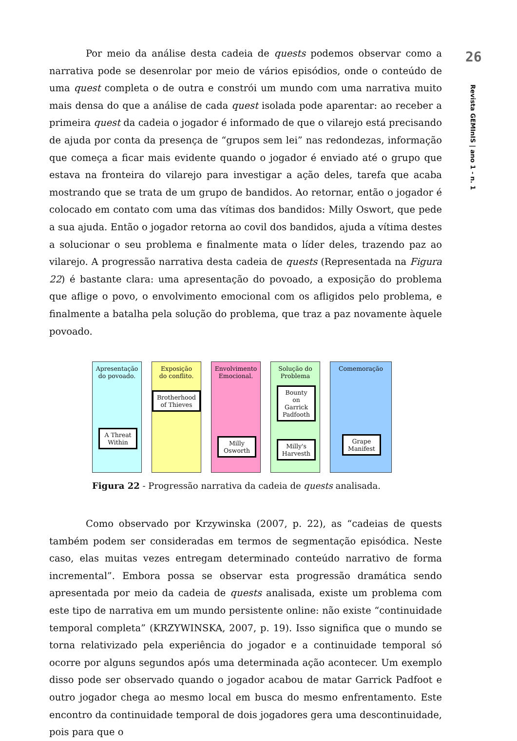Por meio da análise desta cadeia de quests podemos observar como a narrativa pode se desenrolar por meio de vários episódios, onde o conteúdo de uma quest completa o de outra e constrói um mundo com uma narrativa muito mais densa do que a análise de cada quest isolada pode aparentar: ao receber a primeira quest da cadeia o jogador é informado de que o vilarejo está precisando de ajuda por conta da presença de “grupos sem lei” nas redondezas, informação que começa a ficar mais evidente quando o jogador é enviado até o grupo que estava na fronteira do vilarejo para investigar a ação deles, tarefa que acaba mostrando que se trata de um grupo de bandidos. Ao retornar, então o jogador é colocado em contato com uma das vítimas dos bandidos: Milly Oswort, que pede a sua ajuda. Então o jogador retorna ao covil dos bandidos, ajuda a vítima destes a solucionar o seu problema e finalmente mata o líder deles, trazendo paz ao vilarejo. A progressão narrativa desta cadeia de quests (Representada na Figura 22) é bastante clara: uma apresentação do povoado, a exposição do problema que aflige o povo, o envolvimento emocional com os afligidos pelo problema, e finalmente a batalha pela solução do problema, que traz a paz novamente àquele povoado.
Apresentação
do povoado.
A Threat
Within
Exposição
do conflito.
Brotherhood
of Thieves
Envolvimento
Emocional.
Milly
Osworth
Solução do
Problema
Bounty
on
Garrick
Padfooth
Milly's
Harvesth
Comemoração
Grape
Manifest
Figura 22 - Progressão narrativa da cadeia de quests analisada.
Como observado por Krzywinska (2007, p. 22), as “cadeias de quests também podem ser consideradas em termos de segmentação episódica. Neste caso, elas muitas vezes entregam determinado conteúdo narrativo de forma incremental”. Embora possa se observar esta progressão dramática sendo apresentada por meio da cadeia de quests analisada, existe um problema com este tipo de narrativa em um mundo persistente online: não existe “continuidade temporal completa” (KRZYWINSKA, 2007, p. 19). Isso significa que o mundo se torna relativizado pela experiência do jogador e a continuidade temporal só ocorre por alguns segundos após uma determinada ação acontecer. Um exemplo disso pode ser observado quando o jogador acabou de matar Garrick Padfoot e outro jogador chega ao mesmo local em busca do mesmo enfrentamento. Este encontro da continuidade temporal de dois jogadores gera uma descontinuidade, pois para que o
26
Revista GEMInIS | ano 1 - n. 1